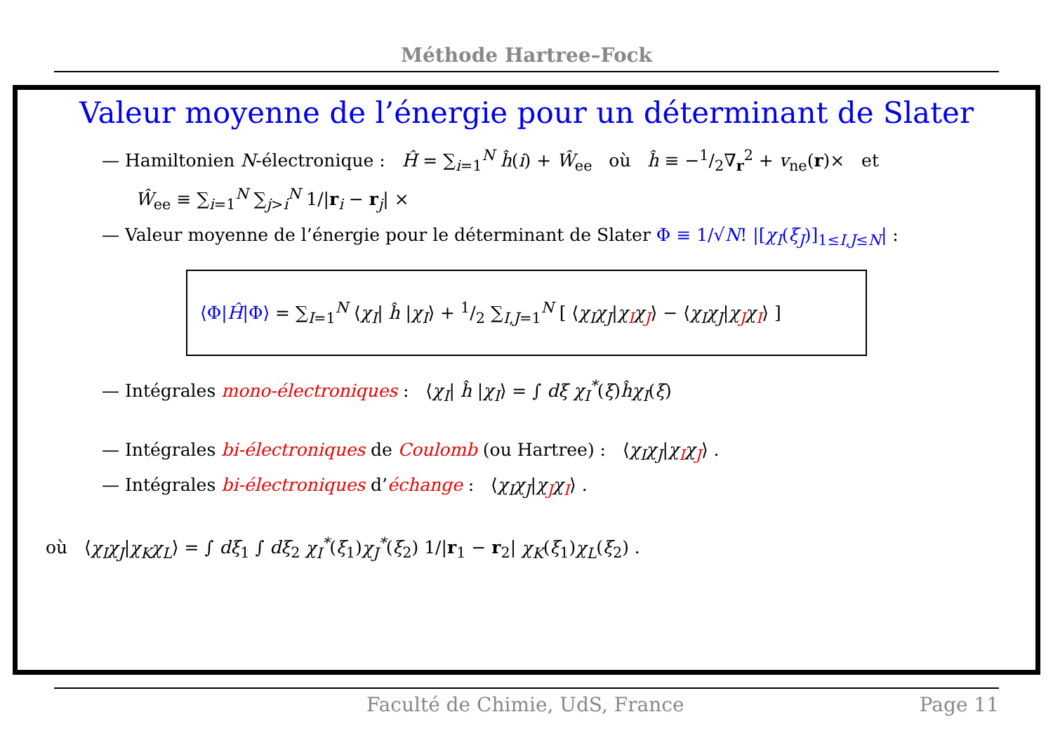Méthode Hartree–Fock
Valeur moyenne de l’énergie pour un déterminant de Slater
— Hamiltonien N-électronique : Ĥ = ∑<sub>i=1</sub><sup>N</sup> ĥ(i) + Ŵ<sub>ee</sub> où ĥ ≡ −1/2∇<sub>r</sub><sup>2</sup> + v<sub>ne</sub>(r)× et
Ŵ<sub>ee</sub> ≡ ∑<sub>i=1</sub><sup>N</sup> ∑<sub>j>i</sub><sup>N</sup> 1/|r<sub>i</sub> − r<sub>j</sub>| ×
— Valeur moyenne de l’énergie pour le déterminant de Slater Φ ≡ 1/√N! |[χ<sub>I</sub>(ξ<sub>J</sub>)]<sub>1≤I,J≤N</sub>| :
⟨Φ|Ĥ|Φ⟩ = ∑<sub>I=1</sub><sup>N</sup> ⟨χ<sub>I</sub>| ĥ |χ<sub>I</sub>⟩ + 1/2 ∑<sub>I,J=1</sub><sup>N</sup> [ ⟨χ<sub>I</sub>χ<sub>J</sub>|χ<sub>I</sub>χ<sub>J</sub>⟩ − ⟨χ<sub>I</sub>χ<sub>J</sub>|χ<sub>J</sub>χ<sub>I</sub>⟩ ]
— Intégrales mono-électroniques : ⟨χ<sub>I</sub>| ĥ |χ<sub>I</sub>⟩ = ∫ dξ χ<sub>I</sub><sup>*</sup>(ξ)ĥχ<sub>I</sub>(ξ)
— Intégrales bi-électroniques de Coulomb (ou Hartree) : ⟨χ<sub>I</sub>χ<sub>J</sub>|χ<sub>I</sub>χ<sub>J</sub>⟩ .
— Intégrales bi-électroniques d’échange : ⟨χ<sub>I</sub>χ<sub>J</sub>|χ<sub>J</sub>χ<sub>I</sub>⟩ .
où ⟨χ<sub>I</sub>χ<sub>J</sub>|χ<sub>K</sub>χ<sub>L</sub>⟩ = ∫ dξ<sub>1</sub> ∫ dξ<sub>2</sub> χ<sub>I</sub><sup>*</sup>(ξ<sub>1</sub>)χ<sub>J</sub><sup>*</sup>(ξ<sub>2</sub>) 1/|r<sub>1</sub> − r<sub>2</sub>| χ<sub>K</sub>(ξ<sub>1</sub>)χ<sub>L</sub>(ξ<sub>2</sub>) .
Faculté de Chimie, UdS, France Page 11